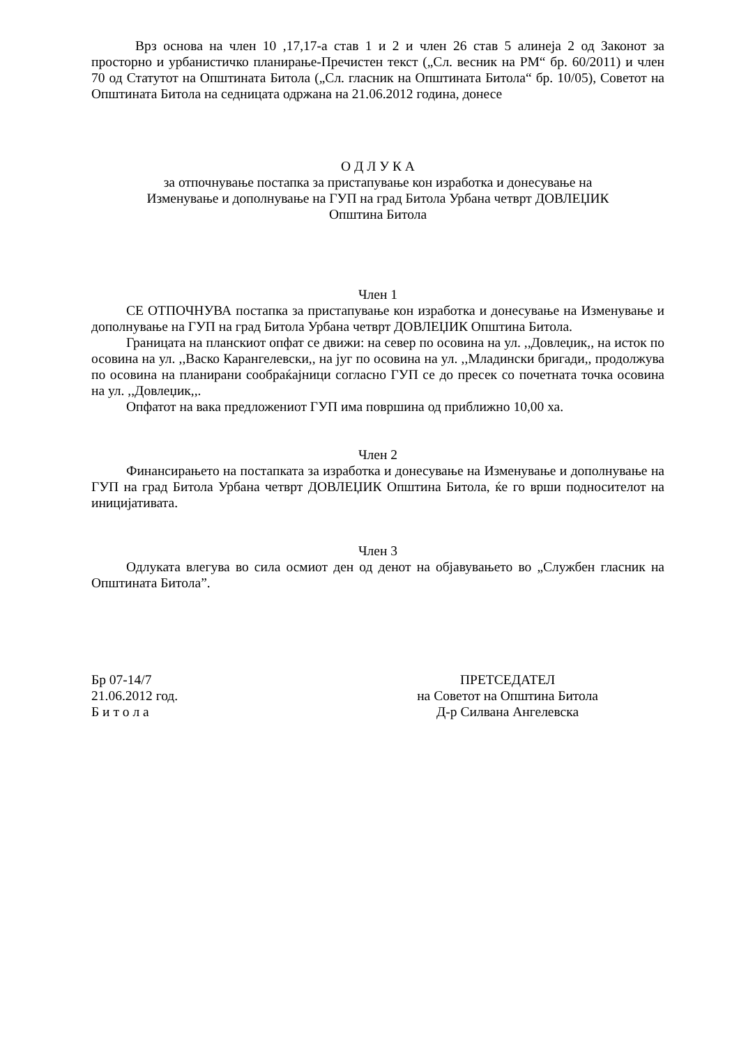Врз основа на член 10 ,17,17-а став 1 и 2 и член 26 став 5 алинеја 2 од Законот за просторно и урбанистичко планирање-Пречистен текст („Сл. весник на РМ“ бр. 60/2011) и член 70 од Статутот на Општината Битола („Сл. гласник на Општината Битола“ бр. 10/05), Советот на Општината Битола на седницата одржана на 21.06.2012 година, донесе
О Д Л У К А
за отпочнување постапка за пристапување кон изработка и донесување на
Изменување и дополнување на ГУП на град Битола Урбана четврт ДОВЛЕЏИК
Општина Битола
Член 1
СЕ ОТПОЧНУВА постапка за пристапување кон изработка и донесување на Изменување и дополнување на ГУП на град Битола Урбана четврт ДОВЛЕЏИК Општина Битола.
Границата на планскиот опфат се движи: на север по осовина на ул. ,,Довлеџик,, на исток по осовина на ул. ,,Васко Карангелевски,, на југ по осовина на ул. ,,Младински бригади,, продолжува по осовина на планирани сообраќајници согласно ГУП се до пресек со почетната точка осовина на ул. ,,Довлеџик,,.
Опфатот на вака предложениот ГУП има површина од приближно 10,00 ха.
Член 2
Финансирањето на постапката за изработка и донесување на Изменување и дополнување на ГУП на град Битола Урбана четврт ДОВЛЕЏИК Општина Битола, ќе го врши подносителот на иницијативата.
Член 3
Одлуката влегува во сила осмиот ден од денот на објавувањето во „Службен гласник на Општината Битола”.
Бр 07-14/7
21.06.2012 год.
Б и т о л а
ПРЕТСЕДАТЕЛ
на Советот на Општина Битола
Д-р Силвана Ангелевска